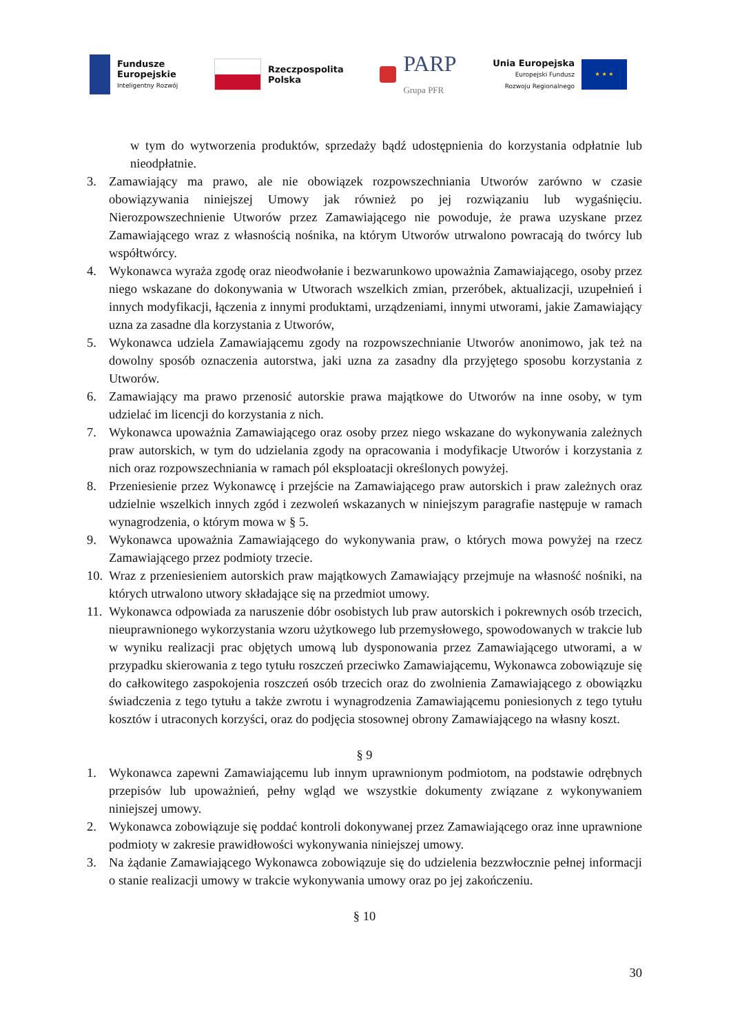Fundusze
Europejskie
Inteligentny Rozwój
Rzeczpospolita
Polska
PARP
Grupa PFR
Unia Europejska
Europejski Fundusz
Rozwoju Regionalnego
★ ★ ★
w tym do wytworzenia produktów, sprzedaży bądź udostępnienia do korzystania odpłatnie lub nieodpłatnie.
3. Zamawiający ma prawo, ale nie obowiązek rozpowszechniania Utworów zarówno w czasie obowiązywania niniejszej Umowy jak również po jej rozwiązaniu lub wygaśnięciu. Nierozpowszechnienie Utworów przez Zamawiającego nie powoduje, że prawa uzyskane przez Zamawiającego wraz z własnością nośnika, na którym Utworów utrwalono powracają do twórcy lub współtwórcy.
4. Wykonawca wyraża zgodę oraz nieodwołanie i bezwarunkowo upoważnia Zamawiającego, osoby przez niego wskazane do dokonywania w Utworach wszelkich zmian, przeróbek, aktualizacji, uzupełnień i innych modyfikacji, łączenia z innymi produktami, urządzeniami, innymi utworami, jakie Zamawiający uzna za zasadne dla korzystania z Utworów,
5. Wykonawca udziela Zamawiającemu zgody na rozpowszechnianie Utworów anonimowo, jak też na dowolny sposób oznaczenia autorstwa, jaki uzna za zasadny dla przyjętego sposobu korzystania z Utworów.
6. Zamawiający ma prawo przenosić autorskie prawa majątkowe do Utworów na inne osoby, w tym udzielać im licencji do korzystania z nich.
7. Wykonawca upoważnia Zamawiającego oraz osoby przez niego wskazane do wykonywania zależnych praw autorskich, w tym do udzielania zgody na opracowania i modyfikacje Utworów i korzystania z nich oraz rozpowszechniania w ramach pól eksploatacji określonych powyżej.
8. Przeniesienie przez Wykonawcę i przejście na Zamawiającego praw autorskich i praw zależnych oraz udzielnie wszelkich innych zgód i zezwoleń wskazanych w niniejszym paragrafie następuje w ramach wynagrodzenia, o którym mowa w § 5.
9. Wykonawca upoważnia Zamawiającego do wykonywania praw, o których mowa powyżej na rzecz Zamawiającego przez podmioty trzecie.
10. Wraz z przeniesieniem autorskich praw majątkowych Zamawiający przejmuje na własność nośniki, na których utrwalono utwory składające się na przedmiot umowy.
11. Wykonawca odpowiada za naruszenie dóbr osobistych lub praw autorskich i pokrewnych osób trzecich, nieuprawnionego wykorzystania wzoru użytkowego lub przemysłowego, spowodowanych w trakcie lub w wyniku realizacji prac objętych umową lub dysponowania przez Zamawiającego utworami, a w przypadku skierowania z tego tytułu roszczeń przeciwko Zamawiającemu, Wykonawca zobowiązuje się do całkowitego zaspokojenia roszczeń osób trzecich oraz do zwolnienia Zamawiającego z obowiązku świadczenia z tego tytułu a także zwrotu i wynagrodzenia Zamawiającemu poniesionych z tego tytułu kosztów i utraconych korzyści, oraz do podjęcia stosownej obrony Zamawiającego na własny koszt.
§ 9
1. Wykonawca zapewni Zamawiającemu lub innym uprawnionym podmiotom, na podstawie odrębnych przepisów lub upoważnień, pełny wgląd we wszystkie dokumenty związane z wykonywaniem niniejszej umowy.
2. Wykonawca zobowiązuje się poddać kontroli dokonywanej przez Zamawiającego oraz inne uprawnione podmioty w zakresie prawidłowości wykonywania niniejszej umowy.
3. Na żądanie Zamawiającego Wykonawca zobowiązuje się do udzielenia bezzwłocznie pełnej informacji o stanie realizacji umowy w trakcie wykonywania umowy oraz po jej zakończeniu.
§ 10
30